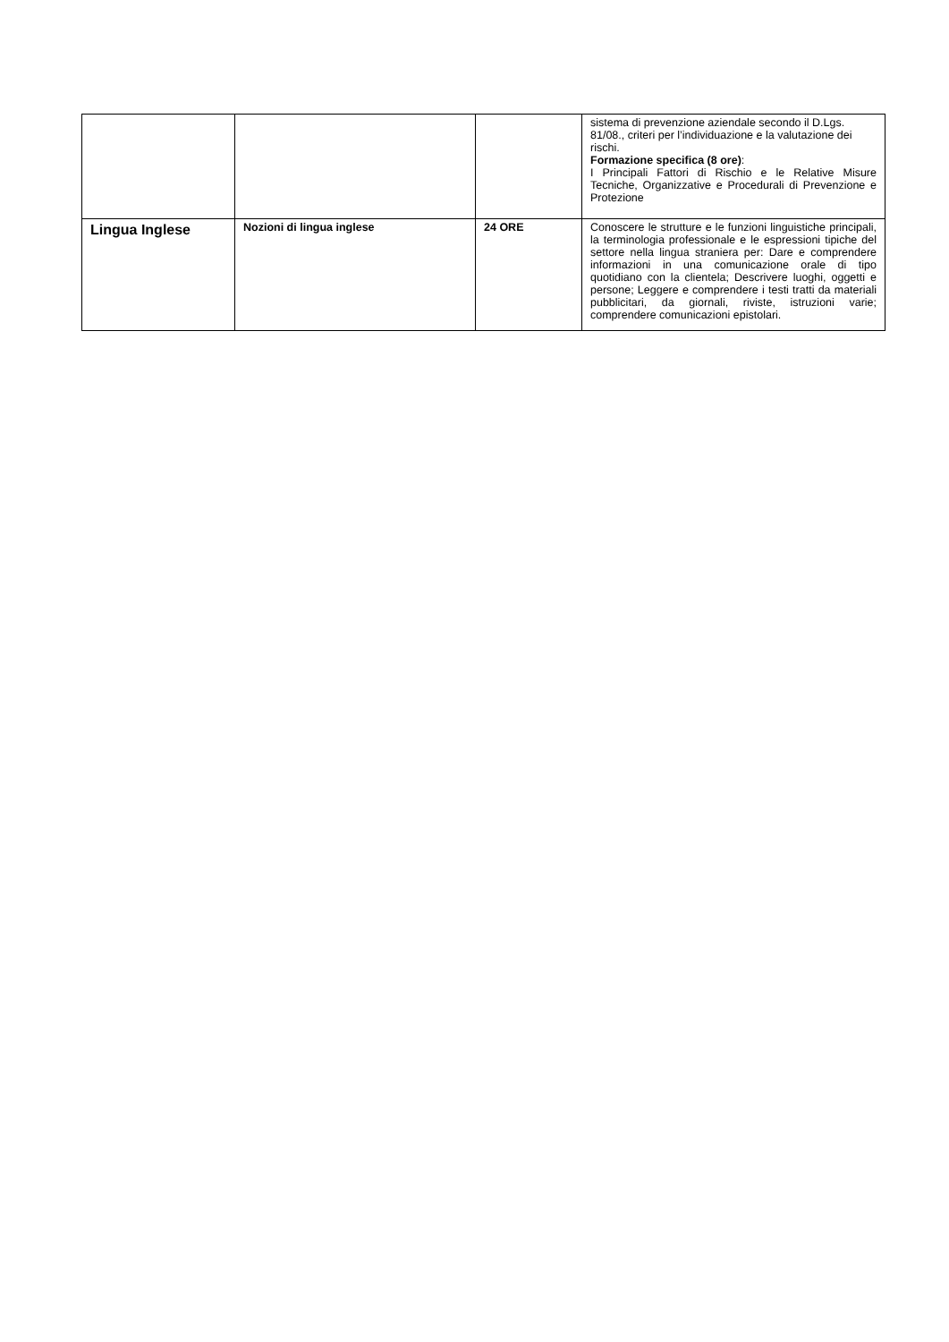| | | | sistema di prevenzione aziendale secondo il D.Lgs. 81/08., criteri per l’individuazione e la valutazione dei rischi. Formazione specifica (8 ore) : I Principali Fattori di Rischio e le Relative Misure Tecniche, Organizzative e Procedurali di Prevenzione e Protezione |
| Lingua Inglese | Nozioni di lingua inglese | 24 ORE | Conoscere le strutture e le funzioni linguistiche principali, la terminologia professionale e le espressioni tipiche del settore nella lingua straniera per: Dare e comprendere informazioni in una comunicazione orale di tipo quotidiano con la clientela; Descrivere luoghi, oggetti e persone; Leggere e comprendere i testi tratti da materiali pubblicitari, da giornali, riviste, istruzioni varie; comprendere comunicazioni epistolari. |